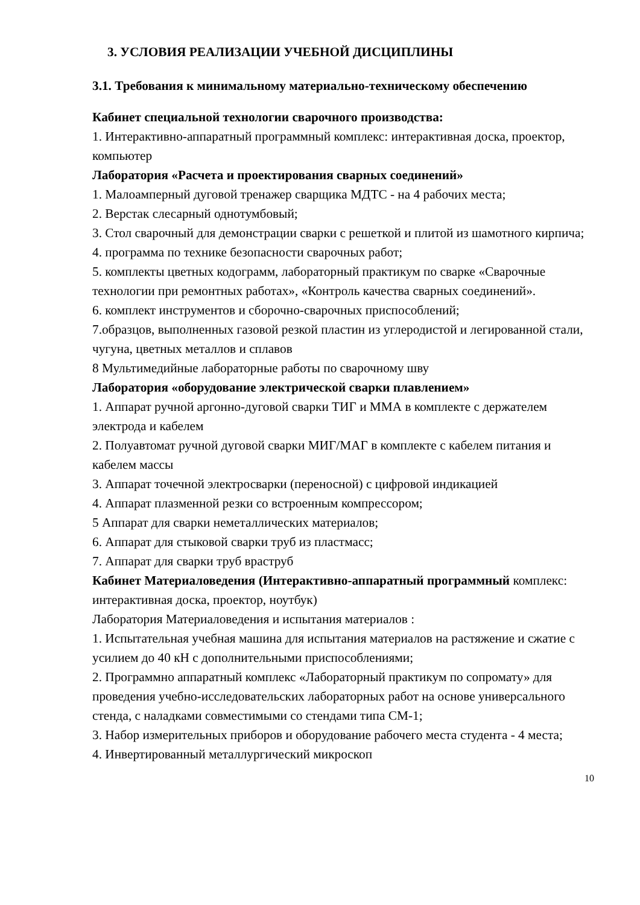3. УСЛОВИЯ РЕАЛИЗАЦИИ УЧЕБНОЙ ДИСЦИПЛИНЫ
3.1. Требования к минимальному материально-техническому обеспечению
Кабинет специальной технологии сварочного производства:
1. Интерактивно-аппаратный программный комплекс: интерактивная доска, проектор, компьютер
Лаборатория «Расчета и проектирования сварных соединений»
1. Малоамперный дуговой тренажер сварщика МДТС - на 4 рабочих места;
2. Верстак слесарный однотумбовый;
3. Стол сварочный для демонстрации сварки с решеткой и плитой из шамотного кирпича;
4. программа по технике безопасности сварочных работ;
5. комплекты цветных кодограмм, лабораторный практикум по сварке «Сварочные технологии при ремонтных работах», «Контроль качества сварных соединений».
6. комплект инструментов и сборочно-сварочных приспособлений;
7.образцов, выполненных газовой резкой пластин из углеродистой и легированной стали, чугуна, цветных металлов и сплавов
8 Мультимедийные лабораторные работы по сварочному шву
Лаборатория «оборудование электрической сварки плавлением»
1. Аппарат ручной аргонно-дуговой сварки ТИГ и ММА в комплекте с держателем электрода и кабелем
2. Полуавтомат ручной дуговой сварки МИГ/МАГ в комплекте с кабелем питания и кабелем массы
3. Аппарат точечной электросварки (переносной) с цифровой индикацией
4. Аппарат плазменной резки со встроенным компрессором;
5 Аппарат для сварки неметаллических материалов;
6. Аппарат для стыковой сварки труб из пластмасс;
7. Аппарат для сварки труб враструб
Кабинет Материаловедения (Интерактивно-аппаратный программный комплекс: интерактивная доска, проектор, ноутбук)
Лаборатория Материаловедения и испытания материалов :
1. Испытательная учебная машина для испытания материалов на растяжение и сжатие с усилием до 40 кН с дополнительными приспособлениями;
2. Программно аппаратный комплекс «Лабораторный практикум по сопромату» для проведения учебно-исследовательских лабораторных работ на основе универсального стенда, с наладками совместимыми со стендами типа СМ-1;
3. Набор измерительных приборов и оборудование рабочего места студента - 4 места;
4. Инвертированный металлургический микроскоп
10